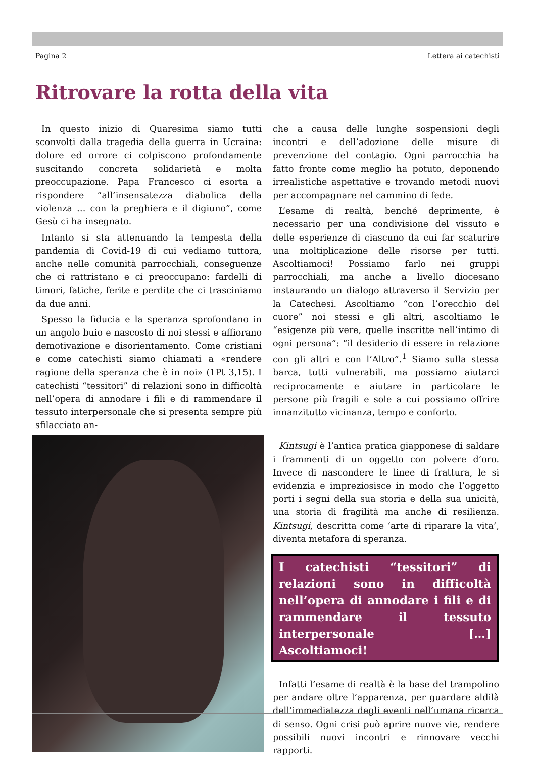Pagina 2 Lettera ai catechisti
Ritrovare la rotta della vita
In questo inizio di Quaresima siamo tutti sconvolti dalla tragedia della guerra in Ucraina: dolore ed orrore ci colpiscono profondamente suscitando concreta solidarietà e molta preoccupazione. Papa Francesco ci esorta a rispondere “all’insensatezza diabolica della violenza … con la preghiera e il digiuno”, come Gesù ci ha insegnato.
Intanto si sta attenuando la tempesta della pandemia di Covid-19 di cui vediamo tuttora, anche nelle comunità parrocchiali, conseguenze che ci rattristano e ci preoccupano: fardelli di timori, fatiche, ferite e perdite che ci trasciniamo da due anni.
Spesso la fiducia e la speranza sprofondano in un angolo buio e nascosto di noi stessi e affiorano demotivazione e disorientamento. Come cristiani e come catechisti siamo chiamati a «rendere ragione della speranza che è in noi» (1Pt 3,15). I catechisti “tessitori” di relazioni sono in difficoltà nell’opera di annodare i fili e di rammendare il tessuto interpersonale che si presenta sempre più sfilacciato an-
che a causa delle lunghe sospensioni degli incontri e dell’adozione delle misure di prevenzione del contagio. Ogni parrocchia ha fatto fronte come meglio ha potuto, deponendo irrealistiche aspettative e trovando metodi nuovi per accompagnare nel cammino di fede.
L’esame di realtà, benché deprimente, è necessario per una condivisione del vissuto e delle esperienze di ciascuno da cui far scaturire una moltiplicazione delle risorse per tutti. Ascoltiamoci! Possiamo farlo nei gruppi parrocchiali, ma anche a livello diocesano instaurando un dialogo attraverso il Servizio per la Catechesi. Ascoltiamo “con l’orecchio del cuore” noi stessi e gli altri, ascoltiamo le “esigenze più vere, quelle inscritte nell’intimo di ogni persona”: “il desiderio di essere in relazione con gli altri e con l’Altro”.<sup>1</sup> Siamo sulla stessa barca, tutti vulnerabili, ma possiamo aiutarci reciprocamente e aiutare in particolare le persone più fragili e sole a cui possiamo offrire innanzitutto vicinanza, tempo e conforto.
Kintsugi è l’antica pratica giapponese di saldare i frammenti di un oggetto con polvere d’oro. Invece di nascondere le linee di frattura, le si evidenzia e impreziosisce in modo che l’oggetto porti i segni della sua storia e della sua unicità, una storia di fragilità ma anche di resilienza. Kintsugi, descritta come ‘arte di riparare la vita’, diventa metafora di speranza.
I catechisti “tessitori” di relazioni sono in difficoltà nell’opera di annodare i fili e di rammendare il tessuto interpersonale […] Ascoltiamoci!
Infatti l’esame di realtà è la base del trampolino per andare oltre l’apparenza, per guardare aldilà dell’immediatezza degli eventi nell’umana ricerca di senso. Ogni crisi può aprire nuove vie, rendere possibili nuovi incontri e rinnovare vecchi rapporti.